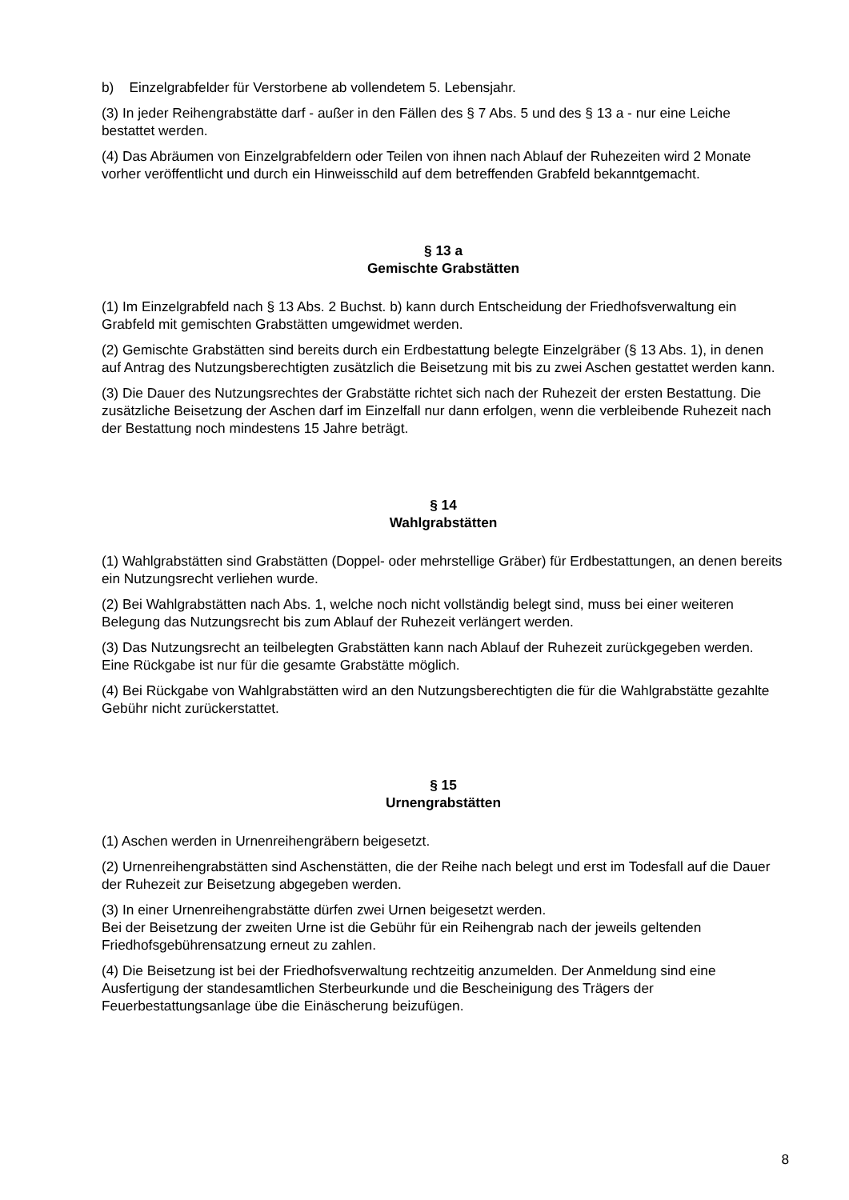b) Einzelgrabfelder für Verstorbene ab vollendetem 5. Lebensjahr.
(3) In jeder Reihengrabstätte darf - außer in den Fällen des § 7 Abs. 5 und des § 13 a - nur eine Leiche bestattet werden.
(4) Das Abräumen von Einzelgrabfeldern oder Teilen von ihnen nach Ablauf der Ruhezeiten wird 2 Monate vorher veröffentlicht und durch ein Hinweisschild auf dem betreffenden Grabfeld bekanntgemacht.
§ 13 a
Gemischte Grabstätten
(1) Im Einzelgrabfeld nach § 13 Abs. 2 Buchst. b) kann durch Entscheidung der Friedhofsverwaltung ein Grabfeld mit gemischten Grabstätten umgewidmet werden.
(2) Gemischte Grabstätten sind bereits durch ein Erdbestattung belegte Einzelgräber (§ 13 Abs. 1), in denen auf Antrag des Nutzungsberechtigten zusätzlich die Beisetzung mit bis zu zwei Aschen gestattet werden kann.
(3) Die Dauer des Nutzungsrechtes der Grabstätte richtet sich nach der Ruhezeit der ersten Bestattung. Die zusätzliche Beisetzung der Aschen darf im Einzelfall nur dann erfolgen, wenn die verbleibende Ruhezeit nach der Bestattung noch mindestens 15 Jahre beträgt.
§ 14
Wahlgrabstätten
(1) Wahlgrabstätten sind Grabstätten (Doppel- oder mehrstellige Gräber) für Erdbestattungen, an denen bereits ein Nutzungsrecht verliehen wurde.
(2) Bei Wahlgrabstätten nach Abs. 1, welche noch nicht vollständig belegt sind, muss bei einer weiteren Belegung das Nutzungsrecht bis zum Ablauf der Ruhezeit verlängert werden.
(3) Das Nutzungsrecht an teilbelegten Grabstätten kann nach Ablauf der Ruhezeit zurückgegeben werden. Eine Rückgabe ist nur für die gesamte Grabstätte möglich.
(4) Bei Rückgabe von Wahlgrabstätten wird an den Nutzungsberechtigten die für die Wahlgrabstätte gezahlte Gebühr nicht zurückerstattet.
§ 15
Urnengrabstätten
(1) Aschen werden in Urnenreihengräbern beigesetzt.
(2) Urnenreihengrabstätten sind Aschenstätten, die der Reihe nach belegt und erst im Todesfall auf die Dauer der Ruhezeit zur Beisetzung abgegeben werden.
(3) In einer Urnenreihengrabstätte dürfen zwei Urnen beigesetzt werden.
Bei der Beisetzung der zweiten Urne ist die Gebühr für ein Reihengrab nach der jeweils geltenden Friedhofsgebührensatzung erneut zu zahlen.
(4) Die Beisetzung ist bei der Friedhofsverwaltung rechtzeitig anzumelden. Der Anmeldung sind eine Ausfertigung der standesamtlichen Sterbeurkunde und die Bescheinigung des Trägers der Feuerbestattungsanlage übe die Einäscherung beizufügen.
8